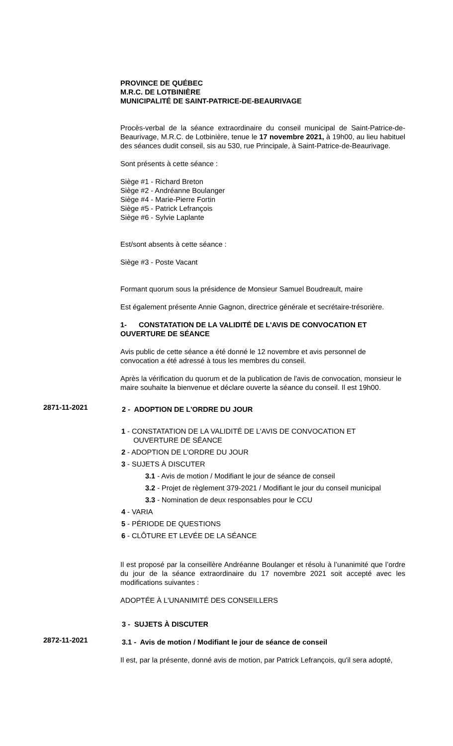PROVINCE DE QUÉBEC
M.R.C. DE LOTBINIÈRE
MUNICIPALITÉ DE SAINT-PATRICE-DE-BEAURIVAGE
Procès-verbal de la séance extraordinaire du conseil municipal de Saint-Patrice-de-Beaurivage, M.R.C. de Lotbinière, tenue le 17 novembre 2021, à 19h00, au lieu habituel des séances dudit conseil, sis au 530, rue Principale, à Saint-Patrice-de-Beaurivage.
Sont présents à cette séance :
Siège #1 - Richard Breton
Siège #2 - Andréanne Boulanger
Siège #4 - Marie-Pierre Fortin
Siège #5 - Patrick Lefrançois
Siège #6 - Sylvie Laplante
Est/sont absents à cette séance :
Siège #3 - Poste Vacant
Formant quorum sous la présidence de Monsieur Samuel Boudreault, maire
Est également présente Annie Gagnon, directrice générale et secrétaire-trésorière.
1- CONSTATATION DE LA VALIDITÉ DE L'AVIS DE CONVOCATION ET OUVERTURE DE SÉANCE
Avis public de cette séance a été donné le 12 novembre et avis personnel de convocation a été adressé à tous les membres du conseil.
Après la vérification du quorum et de la publication de l'avis de convocation, monsieur le maire souhaite la bienvenue et déclare ouverte la séance du conseil. Il est 19h00.
2871-11-2021
2 - ADOPTION DE L'ORDRE DU JOUR
1 - CONSTATATION DE LA VALIDITÉ DE L'AVIS DE CONVOCATION ET
OUVERTURE DE SÉANCE
2 - ADOPTION DE L'ORDRE DU JOUR
3 - SUJETS À DISCUTER
3.1 - Avis de motion / Modifiant le jour de séance de conseil
3.2 - Projet de règlement 379-2021 / Modifiant le jour du conseil municipal
3.3 - Nomination de deux responsables pour le CCU
4 - VARIA
5 - PÉRIODE DE QUESTIONS
6 - CLÔTURE ET LEVÉE DE LA SÉANCE
Il est proposé par la conseillère Andréanne Boulanger et résolu à l’unanimité que l’ordre du jour de la séance extraordinaire du 17 novembre 2021 soit accepté avec les modifications suivantes :
ADOPTÉE À L'UNANIMITÉ DES CONSEILLERS
3 - SUJETS À DISCUTER
2872-11-2021
3.1 - Avis de motion / Modifiant le jour de séance de conseil
Il est, par la présente, donné avis de motion, par Patrick Lefrançois, qu'il sera adopté,